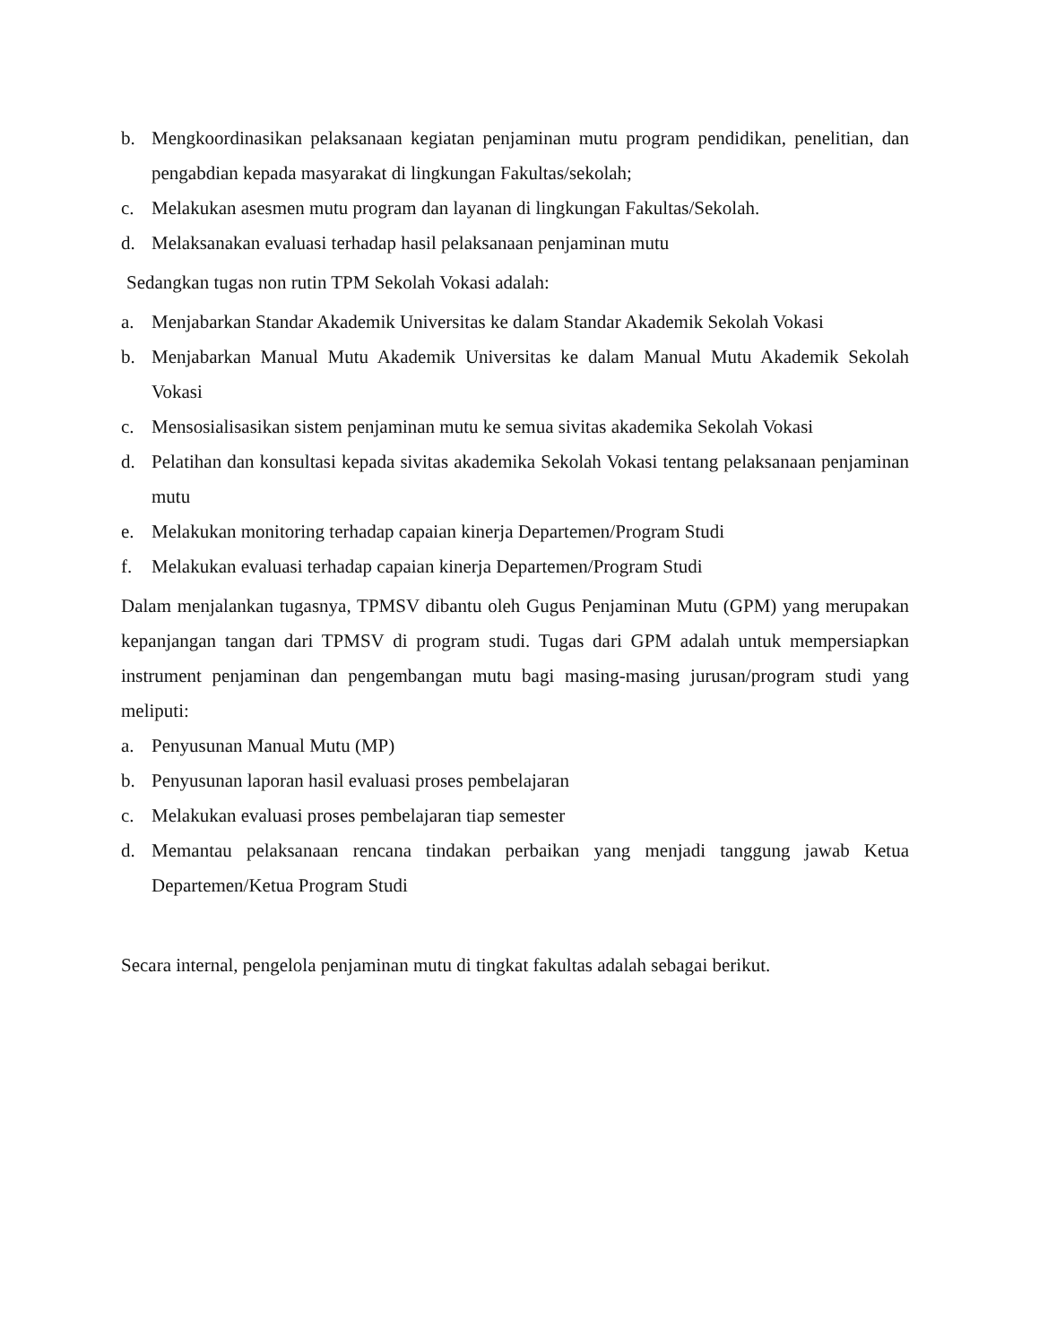b. Mengkoordinasikan pelaksanaan kegiatan penjaminan mutu program pendidikan, penelitian, dan pengabdian kepada masyarakat di lingkungan Fakultas/sekolah;
c. Melakukan asesmen mutu program dan layanan di lingkungan Fakultas/Sekolah.
d. Melaksanakan evaluasi terhadap hasil pelaksanaan penjaminan mutu
Sedangkan tugas non rutin TPM Sekolah Vokasi adalah:
a. Menjabarkan Standar Akademik Universitas ke dalam Standar Akademik Sekolah Vokasi
b. Menjabarkan Manual Mutu Akademik Universitas ke dalam Manual Mutu Akademik Sekolah Vokasi
c. Mensosialisasikan sistem penjaminan mutu ke semua sivitas akademika Sekolah Vokasi
d. Pelatihan dan konsultasi kepada sivitas akademika Sekolah Vokasi tentang pelaksanaan penjaminan mutu
e. Melakukan monitoring terhadap capaian kinerja Departemen/Program Studi
f. Melakukan evaluasi terhadap capaian kinerja Departemen/Program Studi
Dalam menjalankan tugasnya, TPMSV dibantu oleh Gugus Penjaminan Mutu (GPM) yang merupakan kepanjangan tangan dari TPMSV di program studi. Tugas dari GPM adalah untuk mempersiapkan instrument penjaminan dan pengembangan mutu bagi masing-masing jurusan/program studi yang meliputi:
a. Penyusunan Manual Mutu (MP)
b. Penyusunan laporan hasil evaluasi proses pembelajaran
c. Melakukan evaluasi proses pembelajaran tiap semester
d. Memantau pelaksanaan rencana tindakan perbaikan yang menjadi tanggung jawab Ketua Departemen/Ketua Program Studi
Secara internal, pengelola penjaminan mutu di tingkat fakultas adalah sebagai berikut.